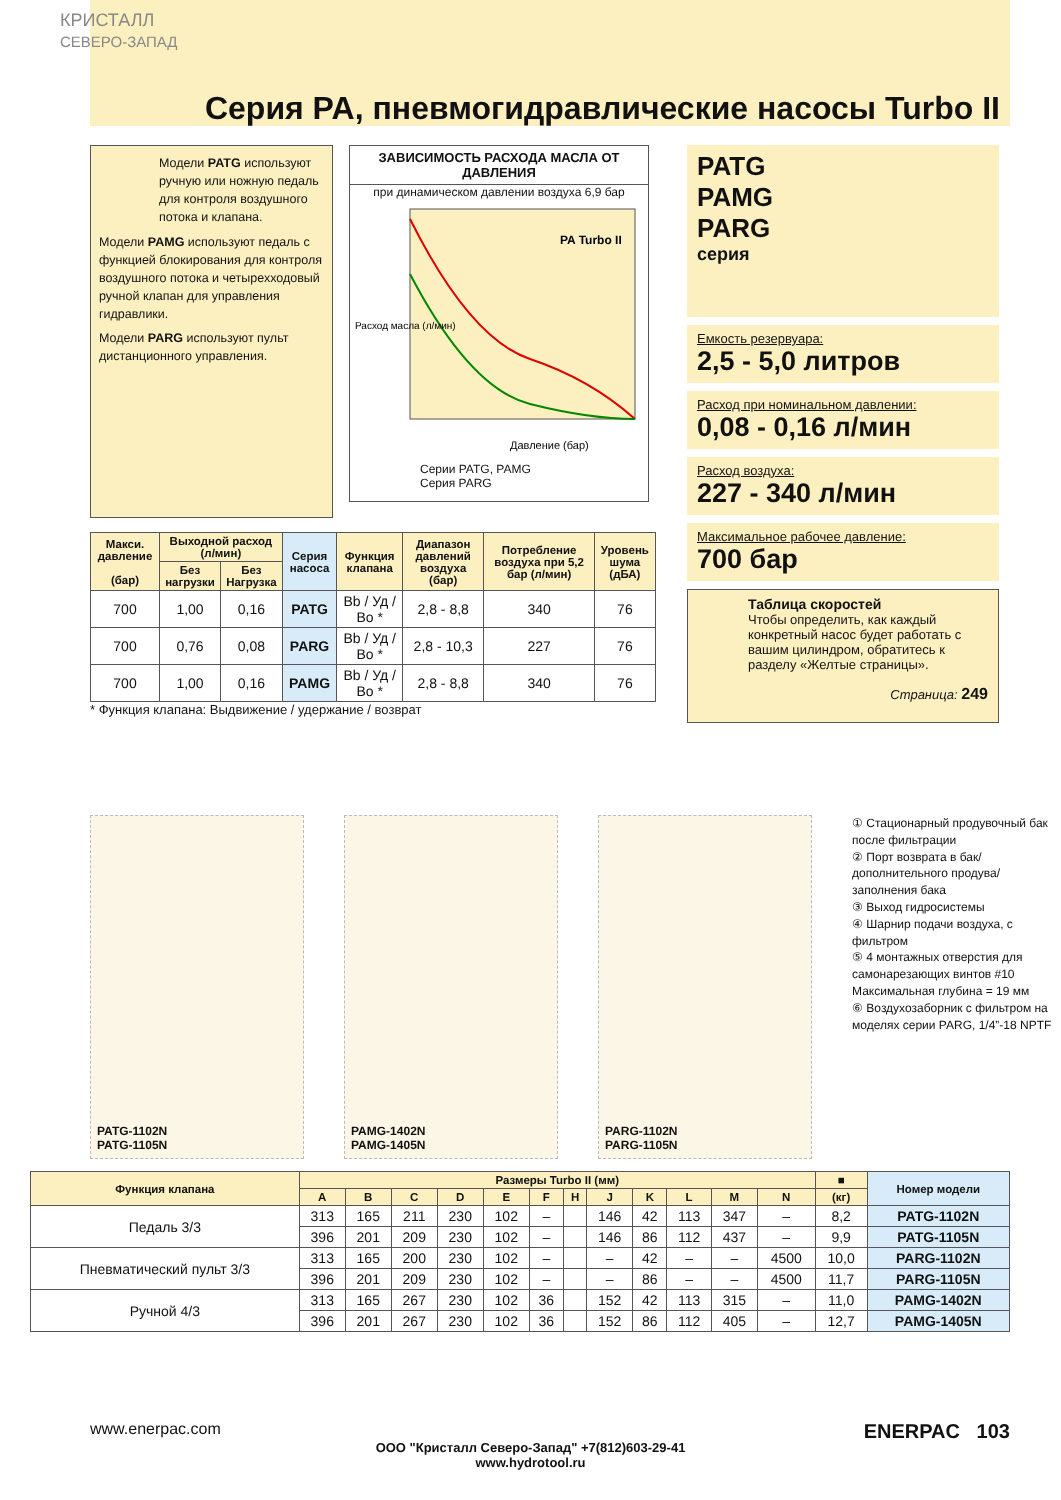КРИСТАЛЛ
СЕВЕРО-ЗАПАД
Серия PA, пневмогидравлические насосы Turbo II
Модели PATG используют ручную или ножную педаль для контроля воздушного потока и клапана.
Модели PAMG используют педаль с функцией блокирования для контроля воздушного потока и четырехходовый ручной клапан для управления гидравлики.
Модели PARG используют пульт дистанционного управления.
ЗАВИСИМОСТЬ РАСХОДА МАСЛА ОТ ДАВЛЕНИЯ
при динамическом давлении воздуха 6,9 бар
Расход масла (л/мин)
PA Turbo II
Давление (бар)
Серии PATG, PAMG
Серия PARG
PATG
PAMG
PARG
серия
Емкость резервуара:
2,5 - 5,0 литров
Расход при номинальном давлении:
0,08 - 0,16 л/мин
Расход воздуха:
227 - 340 л/мин
Максимальное рабочее давление:
700 бар
Таблица скоростей
Чтобы определить, как каждый конкретный насос будет работать с вашим цилиндром, обратитесь к разделу «Желтые страницы».
Страница: 249
| Макси. давление (бар) | Выходной расход (л/мин) | | Серия насоса | Функция клапана | Диапазон давлений воздуха (бар) | Потребление воздуха при 5,2 бар (л/мин) | Уровень шума (дБА) |
| --- | --- | --- | --- | --- | --- | --- | --- |
| | Без нагрузки | Без Нагрузка | | | | | |
| 700 | 1,00 | 0,16 | PATG | Вb / Уд / Во * | 2,8 - 8,8 | 340 | 76 |
| 700 | 0,76 | 0,08 | PARG | Вb / Уд / Во * | 2,8 - 10,3 | 227 | 76 |
| 700 | 1,00 | 0,16 | PAMG | Вb / Уд / Во * | 2,8 - 8,8 | 340 | 76 |
* Функция клапана: Выдвижение / удержание / возврат
PATG-1102N
PATG-1105N
PAMG-1402N
PAMG-1405N
PARG-1102N
PARG-1105N
① Стационарный продувочный бак после фильтрации
② Порт возврата в бак/ дополнительного продува/ заполнения бака
③ Выход гидросистемы
④ Шарнир подачи воздуха, с фильтром
⑤ 4 монтажных отверстия для самонарезающих винтов #10 Максимальная глубина = 19 мм
⑥ Воздухозаборник с фильтром на моделях серии PARG, 1/4”-18 NPTF
| Функция клапана | Размеры Turbo II (мм) | | | | | | | | | | | | ■ | Номер модели |
| --- | --- | --- | --- | --- | --- | --- | --- | --- | --- | --- | --- | --- | --- | --- |
| | A | B | C | D | E | F | H | J | K | L | M | N | (кг) | |
| Педаль 3/3 | 313 | 165 | 211 | 230 | 102 | – | | 146 | 42 | 113 | 347 | – | 8,2 | PATG-1102N |
| | 396 | 201 | 209 | 230 | 102 | – | | 146 | 86 | 112 | 437 | – | 9,9 | PATG-1105N |
| Пневматический пульт 3/3 | 313 | 165 | 200 | 230 | 102 | – | | – | 42 | – | – | 4500 | 10,0 | PARG-1102N |
| | 396 | 201 | 209 | 230 | 102 | – | | – | 86 | – | – | 4500 | 11,7 | PARG-1105N |
| Ручной 4/3 | 313 | 165 | 267 | 230 | 102 | 36 | | 152 | 42 | 113 | 315 | – | 11,0 | PAMG-1402N |
| | 396 | 201 | 267 | 230 | 102 | 36 | | 152 | 86 | 112 | 405 | – | 12,7 | PAMG-1405N |
www.enerpac.com ENERPAC 103
ООО "Кристалл Северо-Запад" +7(812)603-29-41
www.hydrotool.ru